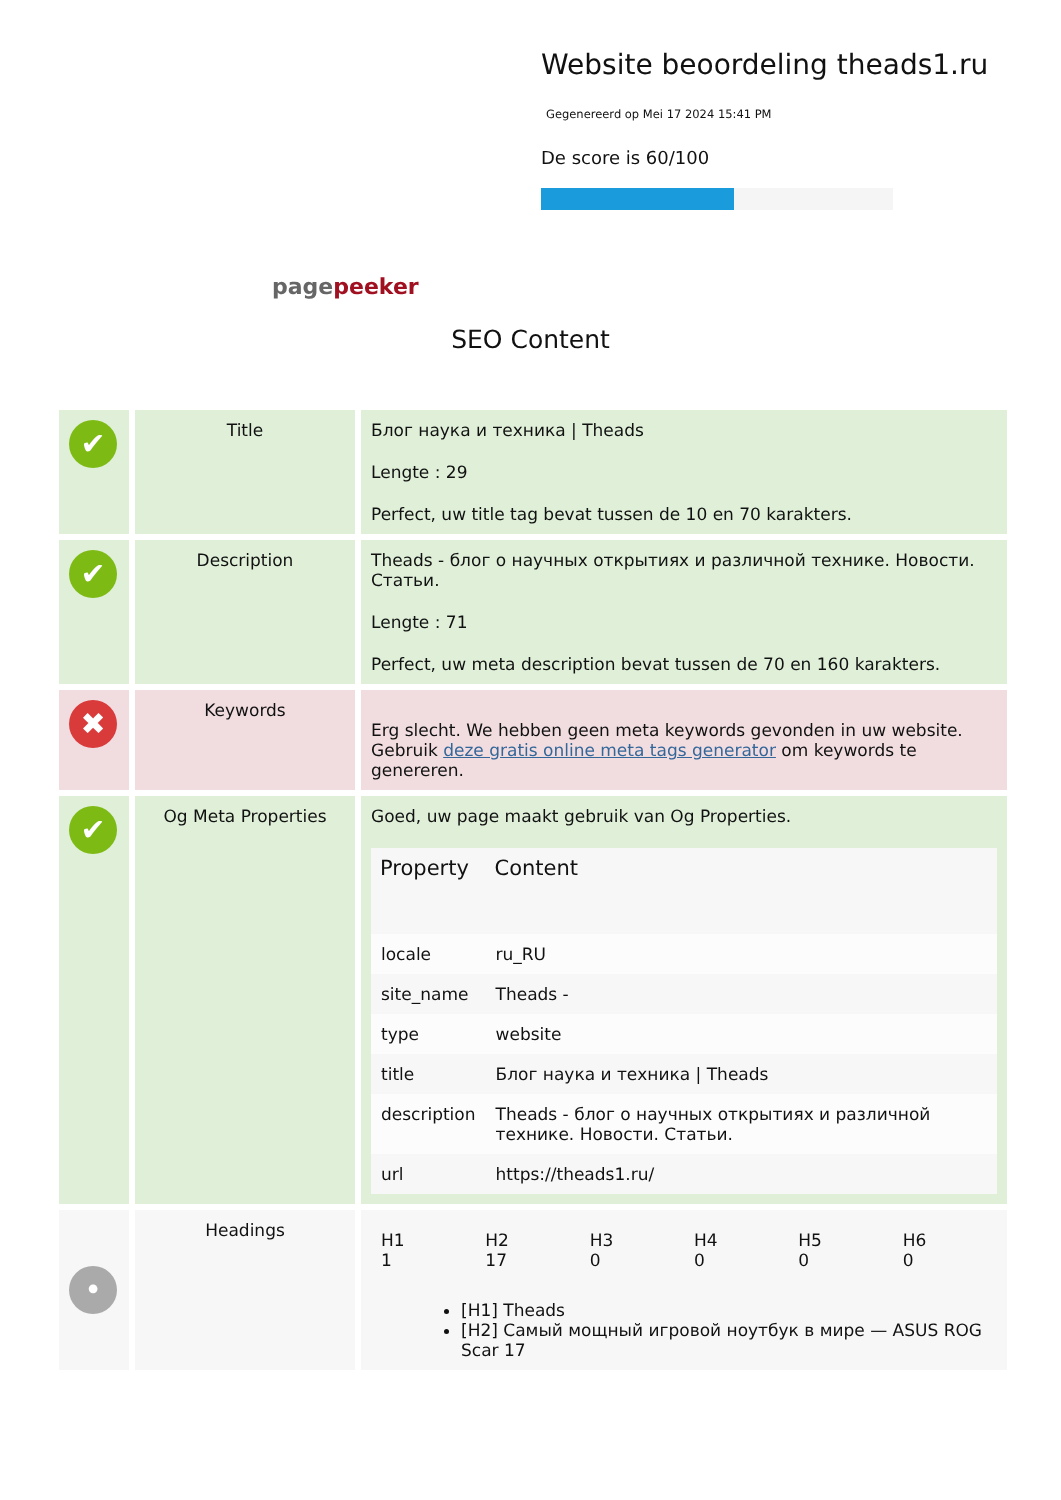Website beoordeling theads1.ru
Gegenereerd op Mei 17 2024 15:41 PM
De score is 60/100
pagepeeker
SEO Content
| ✔ | Title | Блог наука и техника / Theads Lengte : 29 Perfect, uw title tag bevat tussen de 10 en 70 karakters. |
| ✔ | Description | Theads - блог о научных открытиях и различной технике. Новости. Статьи. Lengte : 71 Perfect, uw meta description bevat tussen de 70 en 160 karakters. |
| ✖ | Keywords | Erg slecht. We hebben geen meta keywords gevonden in uw website. Gebruik deze gratis online meta tags generator om keywords te genereren. |
| ✔ | Og Meta Properties | Goed, uw page maakt gebruik van Og Properties. / Property / Content / / --- / --- / / locale / ru_RU / / site_name / Theads - / / type / website / / title / Блог наука и техника / Theads / / description / Theads - блог о научных открытиях и различной технике. Новости. Статьи. / / url / https://theads1.ru/ / |
| • | Headings | / H1 1 / H2 17 / H3 0 / H4 0 / H5 0 / H6 0 / [H1] Theads [H2] Самый мощный игровой ноутбук в мире — ASUS ROG Scar 17 |